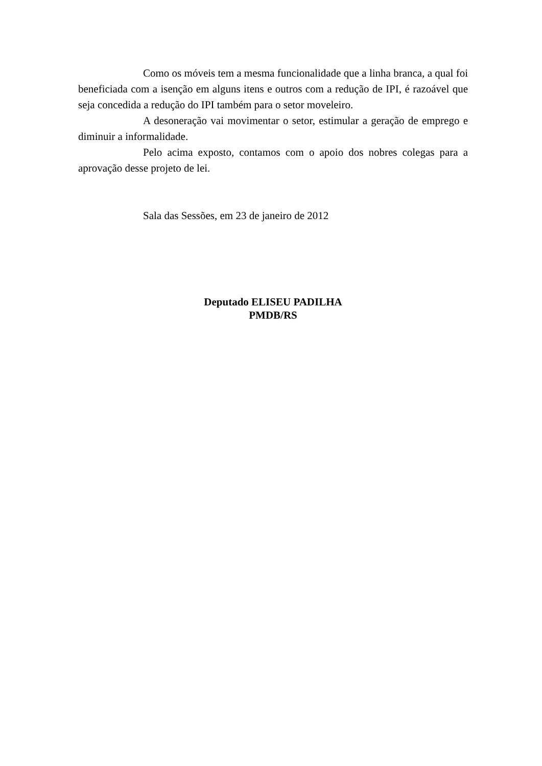Como os móveis tem a mesma funcionalidade que a linha branca, a qual foi beneficiada com a isenção em alguns itens e outros com a redução de IPI, é razoável que seja concedida a redução do IPI também para o setor moveleiro.
A desoneração vai movimentar o setor, estimular a geração de emprego e diminuir a informalidade.
Pelo acima exposto, contamos com o apoio dos nobres colegas para a aprovação desse projeto de lei.
Sala das Sessões, em 23 de janeiro de 2012
Deputado ELISEU PADILHA
PMDB/RS